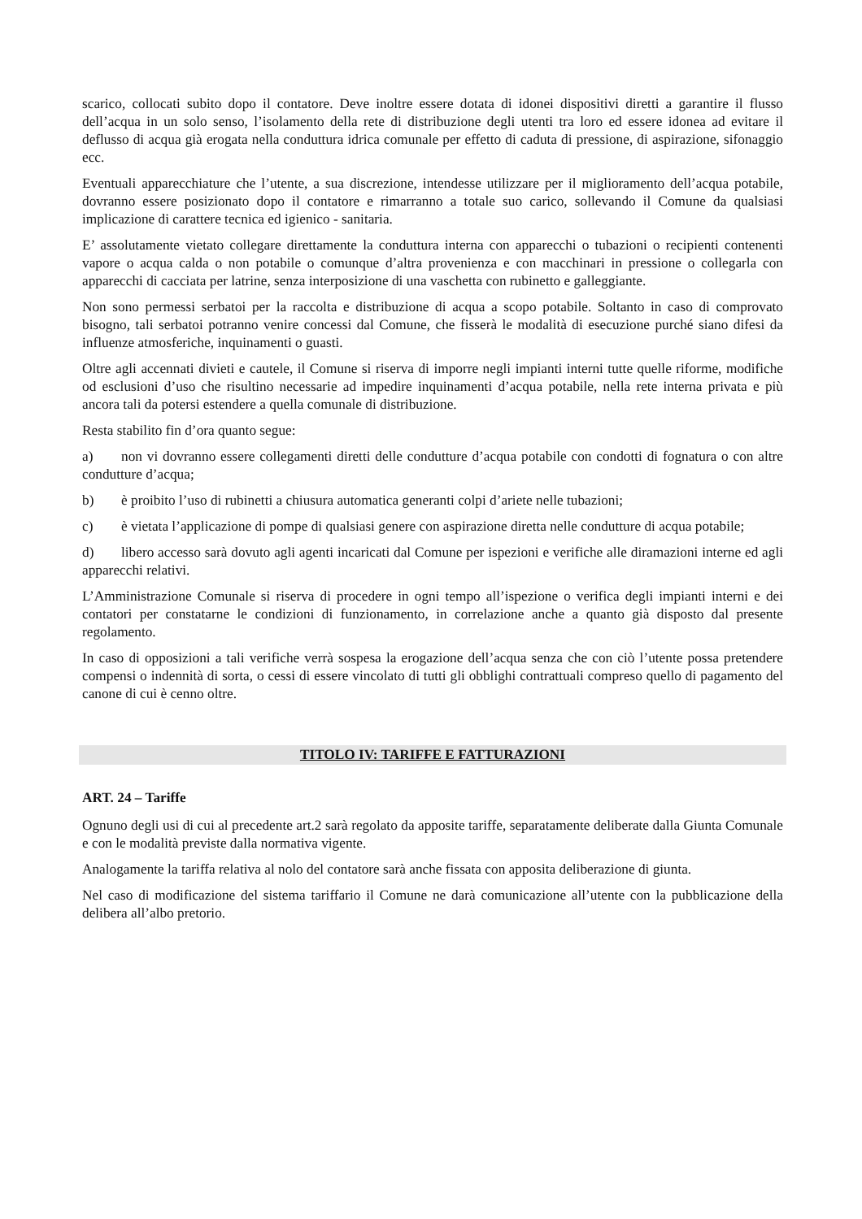scarico, collocati subito dopo il contatore. Deve inoltre essere dotata di idonei dispositivi diretti a garantire il flusso dell’acqua in un solo senso, l’isolamento della rete di distribuzione degli utenti tra loro ed essere idonea ad evitare il deflusso di acqua già erogata nella conduttura idrica comunale per effetto di caduta di pressione, di aspirazione, sifonaggio ecc.
Eventuali apparecchiature che l’utente, a sua discrezione, intendesse utilizzare per il miglioramento dell’acqua potabile, dovranno essere posizionato dopo il contatore e rimarranno a totale suo carico, sollevando il Comune da qualsiasi implicazione di carattere tecnica ed igienico - sanitaria.
E’ assolutamente vietato collegare direttamente la conduttura interna con apparecchi o tubazioni o recipienti contenenti vapore o acqua calda o non potabile o comunque d’altra provenienza e con macchinari in pressione o collegarla con apparecchi di cacciata per latrine, senza interposizione di una vaschetta con rubinetto e galleggiante.
Non sono permessi serbatoi per la raccolta e distribuzione di acqua a scopo potabile. Soltanto in caso di comprovato bisogno, tali serbatoi potranno venire concessi dal Comune, che fisserà le modalità di esecuzione purché siano difesi da influenze atmosferiche, inquinamenti o guasti.
Oltre agli accennati divieti e cautele, il Comune si riserva di imporre negli impianti interni tutte quelle riforme, modifiche od esclusioni d’uso che risultino necessarie ad impedire inquinamenti d’acqua potabile, nella rete interna privata e più ancora tali da potersi estendere a quella comunale di distribuzione.
Resta stabilito fin d’ora quanto segue:
a) non vi dovranno essere collegamenti diretti delle condutture d’acqua potabile con condotti di fognatura o con altre condutture d’acqua;
b) è proibito l’uso di rubinetti a chiusura automatica generanti colpi d’ariete nelle tubazioni;
c) è vietata l’applicazione di pompe di qualsiasi genere con aspirazione diretta nelle condutture di acqua potabile;
d) libero accesso sarà dovuto agli agenti incaricati dal Comune per ispezioni e verifiche alle diramazioni interne ed agli apparecchi relativi.
L’Amministrazione Comunale si riserva di procedere in ogni tempo all’ispezione o verifica degli impianti interni e dei contatori per constatarne le condizioni di funzionamento, in correlazione anche a quanto già disposto dal presente regolamento.
In caso di opposizioni a tali verifiche verrà sospesa la erogazione dell’acqua senza che con ciò l’utente possa pretendere compensi o indennità di sorta, o cessi di essere vincolato di tutti gli obblighi contrattuali compreso quello di pagamento del canone di cui è cenno oltre.
TITOLO IV: TARIFFE E FATTURAZIONI
ART. 24 – Tariffe
Ognuno degli usi di cui al precedente art.2 sarà regolato da apposite tariffe, separatamente deliberate dalla Giunta Comunale e con le modalità previste dalla normativa vigente.
Analogamente la tariffa relativa al nolo del contatore sarà anche fissata con apposita deliberazione di giunta.
Nel caso di modificazione del sistema tariffario il Comune ne darà comunicazione all’utente con la pubblicazione della delibera all’albo pretorio.